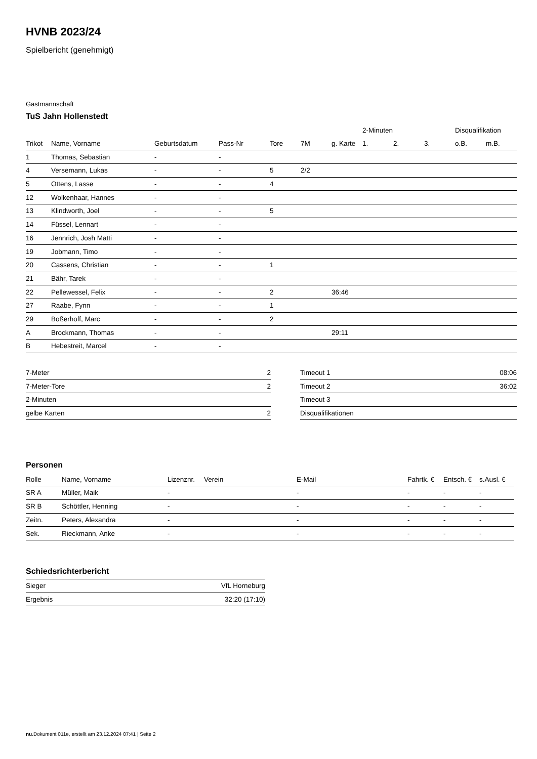HVNB 2023/24
Spielbericht (genehmigt)
Gastmannschaft
TuS Jahn Hollenstedt
| | | | | | | | 2-Minuten | | | Disqualifikation | |
| --- | --- | --- | --- | --- | --- | --- | --- | --- | --- | --- | --- |
| Trikot | Name, Vorname | Geburtsdatum | Pass-Nr | Tore | 7M | g. Karte | 1. | 2. | 3. | o.B. | m.B. |
| 1 | Thomas, Sebastian | - | - | | | | | | | | |
| 4 | Versemann, Lukas | - | - | 5 | 2/2 | | | | | | |
| 5 | Ottens, Lasse | - | - | 4 | | | | | | | |
| 12 | Wolkenhaar, Hannes | - | - | | | | | | | | |
| 13 | Klindworth, Joel | - | - | 5 | | | | | | | |
| 14 | Füssel, Lennart | - | - | | | | | | | | |
| 16 | Jennrich, Josh Matti | - | - | | | | | | | | |
| 19 | Jobmann, Timo | - | - | | | | | | | | |
| 20 | Cassens, Christian | - | - | 1 | | | | | | | |
| 21 | Bähr, Tarek | - | - | | | | | | | | |
| 22 | Pellewessel, Felix | - | - | 2 | | 36:46 | | | | | |
| 27 | Raabe, Fynn | - | - | 1 | | | | | | | |
| 29 | Boßerhoff, Marc | - | - | 2 | | | | | | | |
| A | Brockmann, Thomas | - | - | | | 29:11 | | | | | |
| B | Hebestreit, Marcel | - | - | | | | | | | | |
| 7-Meter | 2 |
| 7-Meter-Tore | 2 |
| 2-Minuten | |
| gelbe Karten | 2 |
| Timeout 1 | 08:06 |
| Timeout 2 | 36:02 |
| Timeout 3 | |
| Disqualifikationen | |
Personen
| Rolle | Name, Vorname | Lizenznr. | Verein | E-Mail | Fahrtk. € | Entsch. € | s.Ausl. € |
| --- | --- | --- | --- | --- | --- | --- | --- |
| SR A | Müller, Maik | - | | - | - | - | - |
| SR B | Schöttler, Henning | - | | - | - | - | - |
| Zeitn. | Peters, Alexandra | - | | - | - | - | - |
| Sek. | Rieckmann, Anke | - | | - | - | - | - |
Schiedsrichterbericht
| Sieger | VfL Horneburg |
| Ergebnis | 32:20 (17:10) |
nu.Dokument 011e, erstellt am 23.12.2024 07:41 | Seite 2